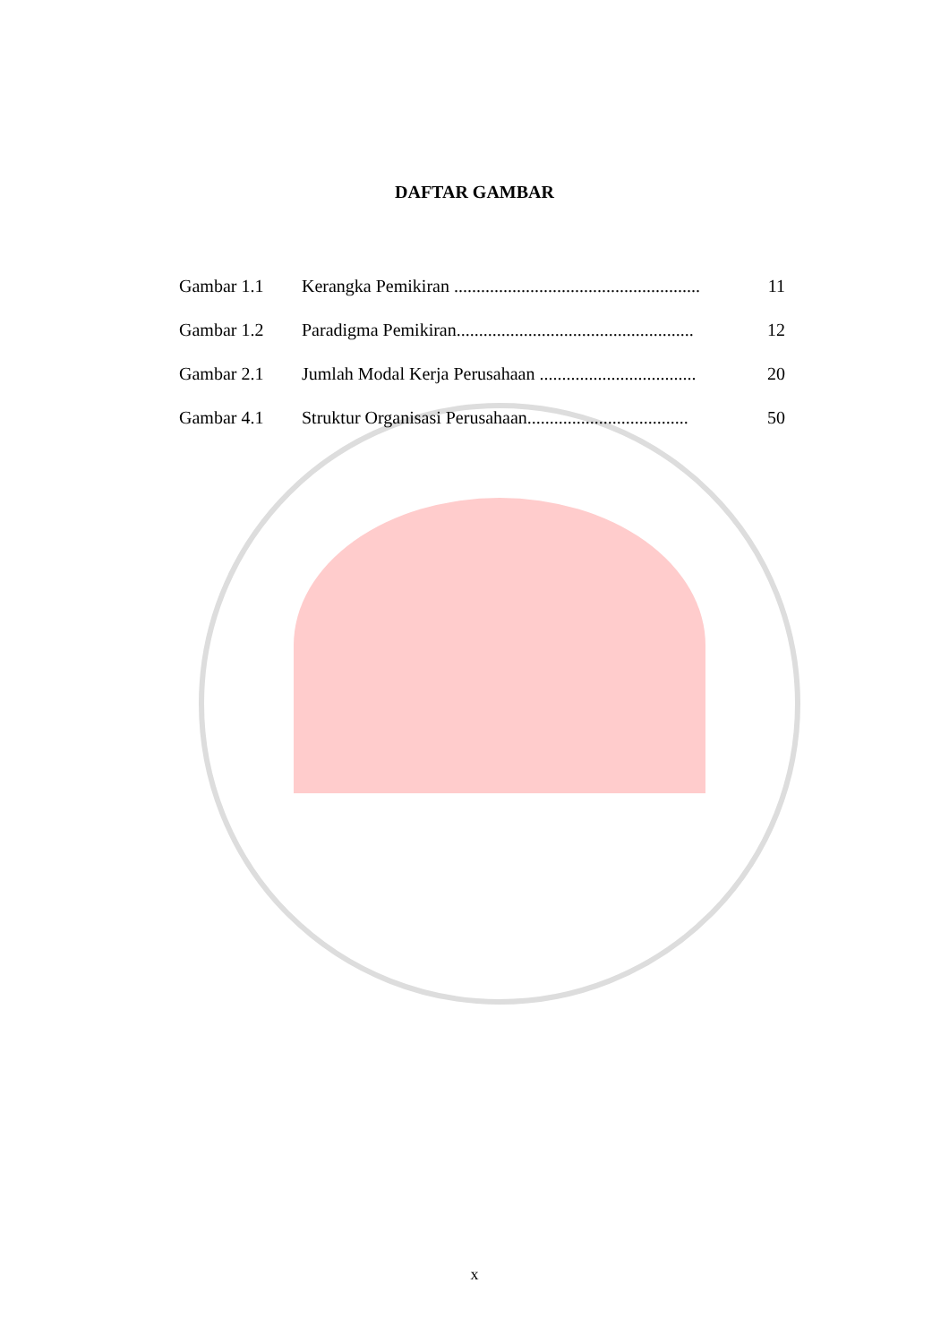DAFTAR GAMBAR
| Gambar 1.1 | Kerangka Pemikiran ....................................................... | 11 |
| Gambar 1.2 | Paradigma Pemikiran..................................................... | 12 |
| Gambar 2.1 | Jumlah Modal Kerja Perusahaan ................................... | 20 |
| Gambar 4.1 | Struktur Organisasi Perusahaan.................................... | 50 |
x